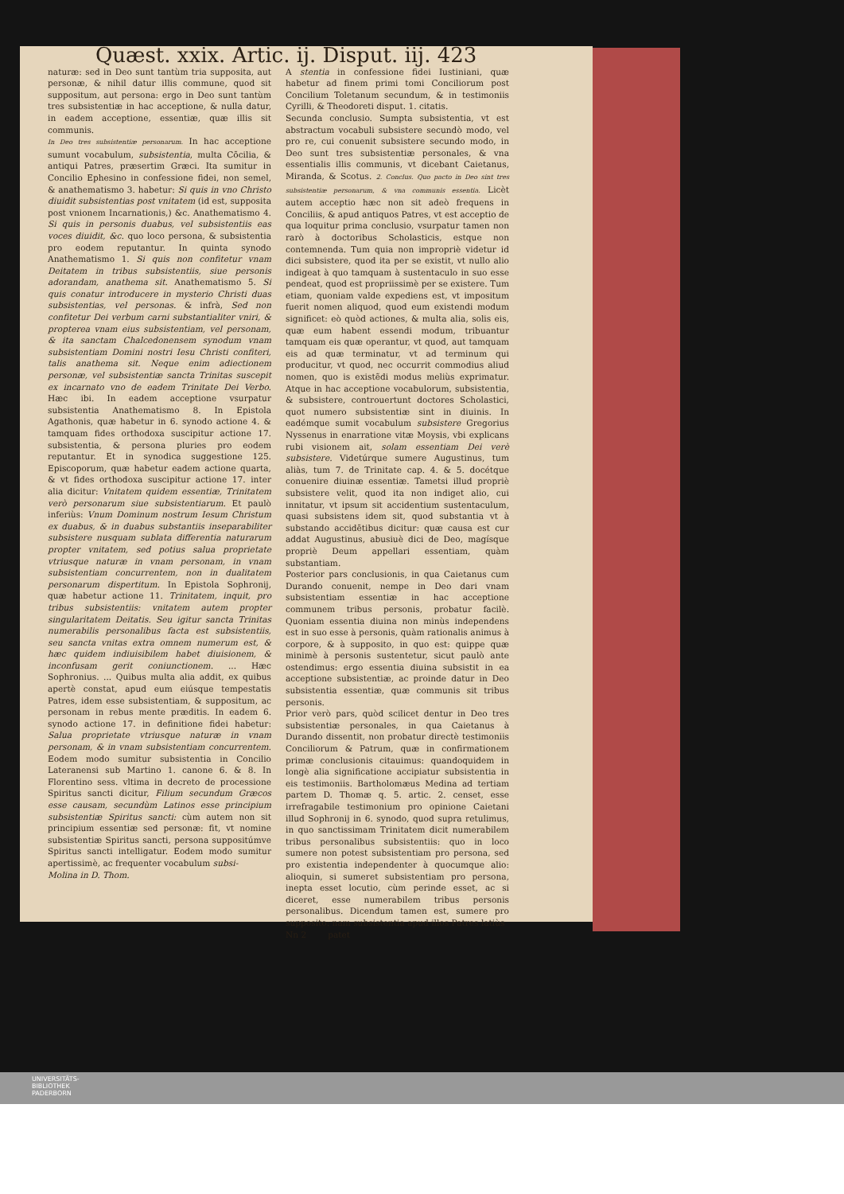Quæst. xxix. Artic. ij. Disput. iij. 423
naturæ: sed in Deo sunt tantùm tria supposita, aut personæ, & nihil datur illis commune, quod sit suppositum, aut persona: ergo in Deo sunt tantùm tres subsistentiæ in hac acceptione, & nulla datur, in eadem acceptione, essentiæ, quæ illis sit communis.
In Deo tres subsistentiæ personarum. In hac acceptione sumunt vocabulum, subsistentia, multa Cõcilia, & antiqui Patres, præsertim Græci. Ita sumitur in Concilio Ephesino in confessione fidei, non semel, & anathematismo 3. habetur: Si quis in vno Christo diuidit subsistentias post vnitatem (id est, supposita post vnionem Incarnationis,) &c. Anathematismo 4. Si quis in personis duabus, vel subsistentiis eas voces diuidit, &c. quo loco persona, & subsistentia pro eodem reputantur. In quinta synodo Anathematismo 1. Si quis non confitetur vnam Deitatem in tribus subsistentiis, siue personis adorandam, anathema sit. Anathematismo 5. Si quis conatur introducere in mysterio Christi duas subsistentias, vel personas. & infrà, Sed non confitetur Dei verbum carni substantialiter vniri, & propterea vnam eius subsistentiam, vel personam, & ita sanctam Chalcedonensem synodum vnam subsistentiam Domini nostri Iesu Christi confiteri, talis anathema sit. Neque enim adiectionem personæ, vel subsistentiæ sancta Trinitas suscepit ex incarnato vno de eadem Trinitate Dei Verbo. Hæc ibi. In eadem acceptione vsurpatur subsistentia Anathematismo 8. In Epistola Agathonis, quæ habetur in 6. synodo actione 4. & tamquam fides orthodoxa suscipitur actione 17. subsistentia, & persona pluries pro eodem reputantur. Et in synodica suggestione 125. Episcoporum, quæ habetur eadem actione quarta, & vt fides orthodoxa suscipitur actione 17. inter alia dicitur: Vnitatem quidem essentiæ, Trinitatem verò personarum siue subsistentiarum. Et paulò inferiùs: Vnum Dominum nostrum Iesum Christum ex duabus, & in duabus substantiis inseparabiliter subsistere nusquam sublata differentia naturarum propter vnitatem, sed potius salua proprietate vtriusque naturæ in vnam personam, in vnam subsistentiam concurrentem, non in dualitatem personarum dispertitum. In Epistola Sophronij, quæ habetur actione 11. Trinitatem, inquit, pro tribus subsistentiis: vnitatem autem propter singularitatem Deitatis. Seu igitur sancta Trinitas numerabilis personalibus facta est subsistentiis, seu sancta vnitas extra omnem numerum est, & hæc quidem indiuisibilem habet diuisionem, & inconfusam gerit coniunctionem. ... Hæc Sophronius. ... Quibus multa alia addit, ex quibus apertè constat, apud eum eiúsque tempestatis Patres, idem esse subsistentiam, & suppositum, ac personam in rebus mente præditis. In eadem 6. synodo actione 17. in definitione fidei habetur: Salua proprietate vtriusque naturæ in vnam personam, & in vnam subsistentiam concurrentem. Eodem modo sumitur subsistentia in Concilio Lateranensi sub Martino 1. canone 6. & 8. In Florentino sess. vltima in decreto de processione Spiritus sancti dicitur, Filium secundum Græcos esse causam, secundùm Latinos esse principium subsistentiæ Spiritus sancti: cùm autem non sit principium essentiæ sed personæ: fit, vt nomine subsistentiæ Spiritus sancti, persona suppositúmve Spiritus sancti intelligatur. Eodem modo sumitur apertissimè, ac frequenter vocabulum subsi-
Molina in D. Thom.
A stentia in confessione fidei Iustiniani, quæ habetur ad finem primi tomi Conciliorum post Concilium Toletanum secundum, & in testimoniis Cyrilli, & Theodoreti disput. 1. citatis.
Secunda conclusio. Sumpta subsistentia, vt est abstractum vocabuli subsistere secundò modo, vel pro re, cui conuenit subsistere secundo modo, in Deo sunt tres subsistentiæ personales, & vna essentialis illis communis, vt dicebant Caietanus, Miranda, & Scotus. 2. Conclus. Quo pacto in Deo sint tres subsistentiæ personarum, & vna communis essentia. Licèt autem acceptio hæc non sit adeò frequens in Conciliis, & apud antiquos Patres, vt est acceptio de qua loquitur prima conclusio, vsurpatur tamen non rarò à doctoribus Scholasticis, estque non contemnenda. Tum quia non impropriè videtur id dici subsistere, quod ita per se existit, vt nullo alio indigeat à quo tamquam à sustentaculo in suo esse pendeat, quod est propriissimè per se existere. Tum etiam, quoniam valde expediens est, vt impositum fuerit nomen aliquod, quod eum existendi modum significet: eò quòd actiones, & multa alia, solis eis, quæ eum habent essendi modum, tribuantur tamquam eis quæ operantur, vt quod, aut tamquam eis ad quæ terminatur, vt ad terminum qui producitur, vt quod, nec occurrit commodius aliud nomen, quo is existẽdi modus meliùs exprimatur. Atque in hac acceptione vocabulorum, subsistentia, & subsistere, controuertunt doctores Scholastici, quot numero subsistentiæ sint in diuinis. In eadémque sumit vocabulum subsistere Gregorius Nyssenus in enarratione vitæ Moysis, vbi explicans rubi visionem ait, solam essentiam Dei verè subsistere. Videtúrque sumere Augustinus, tum aliàs, tum 7. de Trinitate cap. 4. & 5. docétque conuenire diuinæ essentiæ. Tametsi illud propriè subsistere velit, quod ita non indiget alio, cui innitatur, vt ipsum sit accidentium sustentaculum, quasi subsistens idem sit, quod substantia vt à substando accidẽtibus dicitur: quæ causa est cur addat Augustinus, abusiuè dici de Deo, magísque propriè Deum appellari essentiam, quàm substantiam.
Posterior pars conclusionis, in qua Caietanus cum Durando conuenit, nempe in Deo dari vnam subsistentiam essentiæ in hac acceptione communem tribus personis, probatur facilè. Quoniam essentia diuina non minùs independens est in suo esse à personis, quàm rationalis animus à corpore, & à supposito, in quo est: quippe quæ minimè à personis sustentetur, sicut paulò ante ostendimus: ergo essentia diuina subsistit in ea acceptione subsistentiæ, ac proinde datur in Deo subsistentia essentiæ, quæ communis sit tribus personis.
Prior verò pars, quòd scilicet dentur in Deo tres subsistentiæ personales, in qua Caietanus à Durando dissentit, non probatur directè testimoniis Conciliorum & Patrum, quæ in confirmationem primæ conclusionis citauimus: quandoquidem in longè alia significatione accipiatur subsistentia in eis testimoniis. Bartholomæus Medina ad tertiam partem D. Thomæ q. 5. artic. 2. censet, esse irrefragabile testimonium pro opinione Caietani illud Sophronij in 6. synodo, quod supra retulimus, in quo sanctissimam Trinitatem dicit numerabilem tribus personalibus subsistentiis: quo in loco sumere non potest subsistentiam pro persona, sed pro existentia independenter à quocumque alio: alioquin, si sumeret subsistentiam pro persona, inepta esset locutio, cùm perinde esset, ac si diceret, esse numerabilem tribus personis personalibus. Dicendum tamen est, sumere pro supposito: nam subsistentia apud illos Patres latiùs
Nn 2 patet
UNIVERSITÄTS-
BIBLIOTHEK
PADERBORN